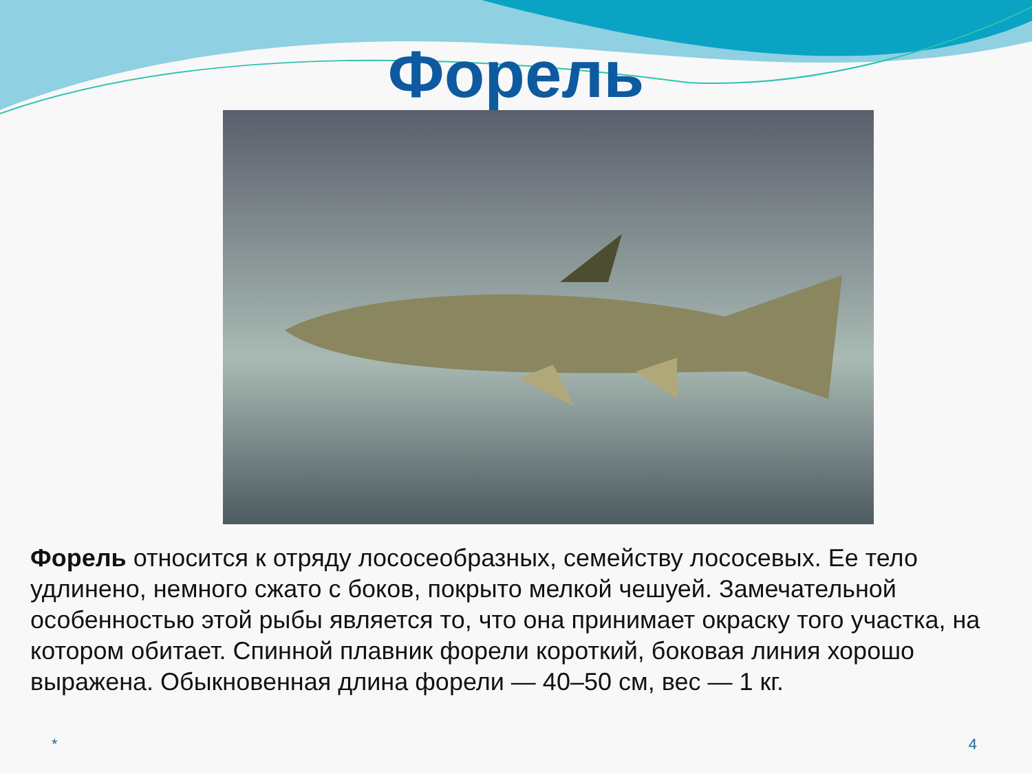Форель
Форель относится к отряду лососеобразных, семейству лососевых. Ее тело удлинено, немного сжато с боков, покрыто мелкой чешуей. Замечательной особенностью этой рыбы является то, что она принимает окраску того участка, на котором обитает. Спинной плавник форели короткий, боковая линия хорошо выражена. Обыкновенная длина форели — 40–50 см, вес — 1 кг.
* 4